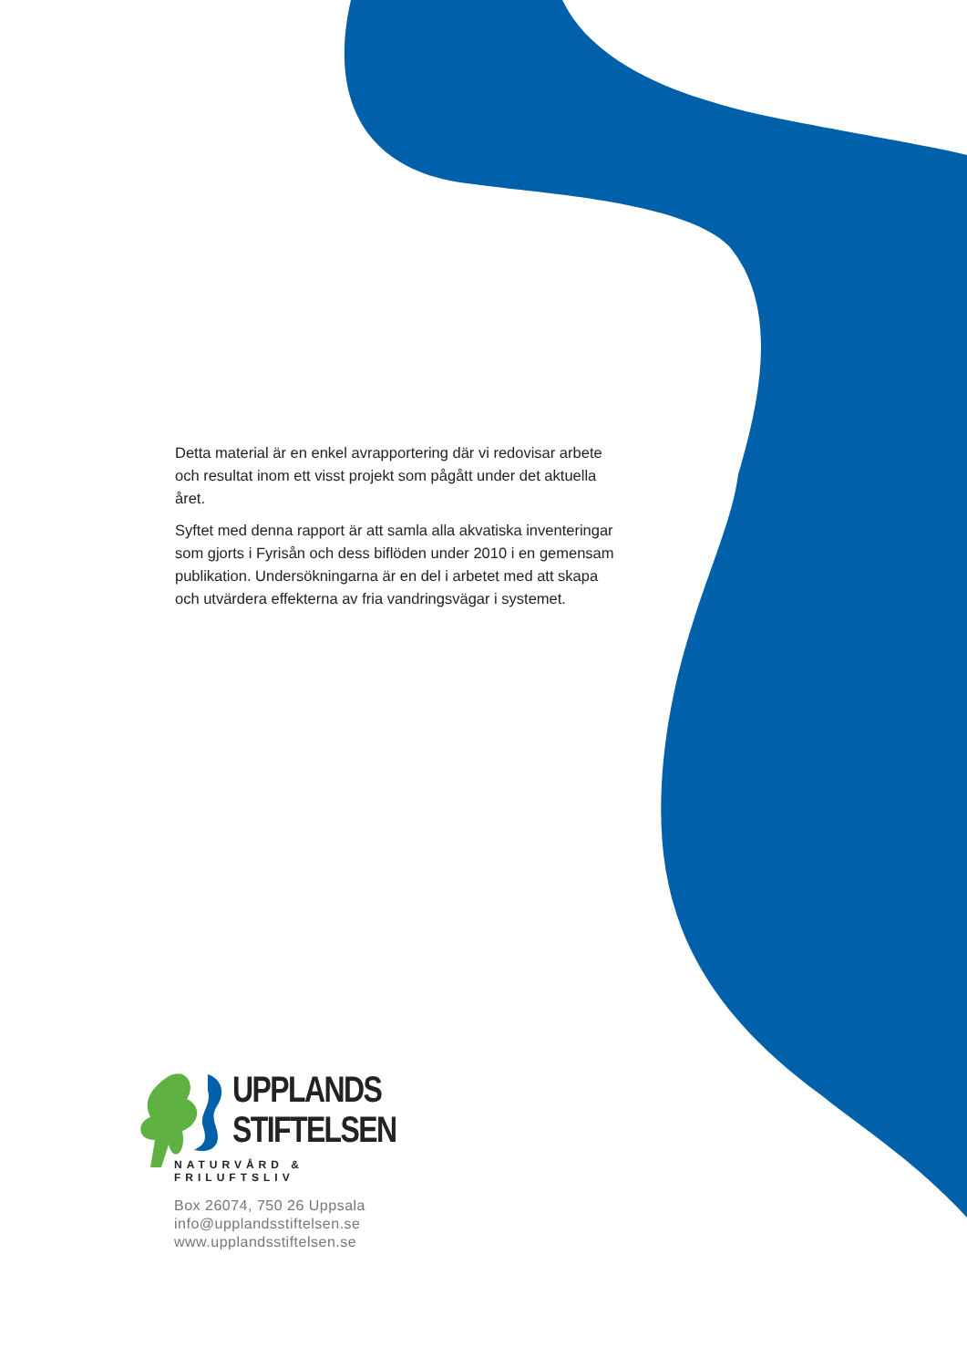Detta material är en enkel avrapportering där vi redovisar arbete och resultat inom ett visst projekt som pågått under det aktuella året.
Syftet med denna rapport är att samla alla akvatiska invente­ringar som gjorts i Fyrisån och dess biflöden under 2010 i en gemensam publikation. Undersökningarna är en del i arbetet med att skapa och utvärdera effekterna av fria vandringsvägar i systemet.
UPPLANDS
STIFTELSEN
NATURVÅRD & FRILUFTSLIV
Box 26074, 750 26 Uppsala
info@upplandsstiftelsen.se
www.upplandsstiftelsen.se